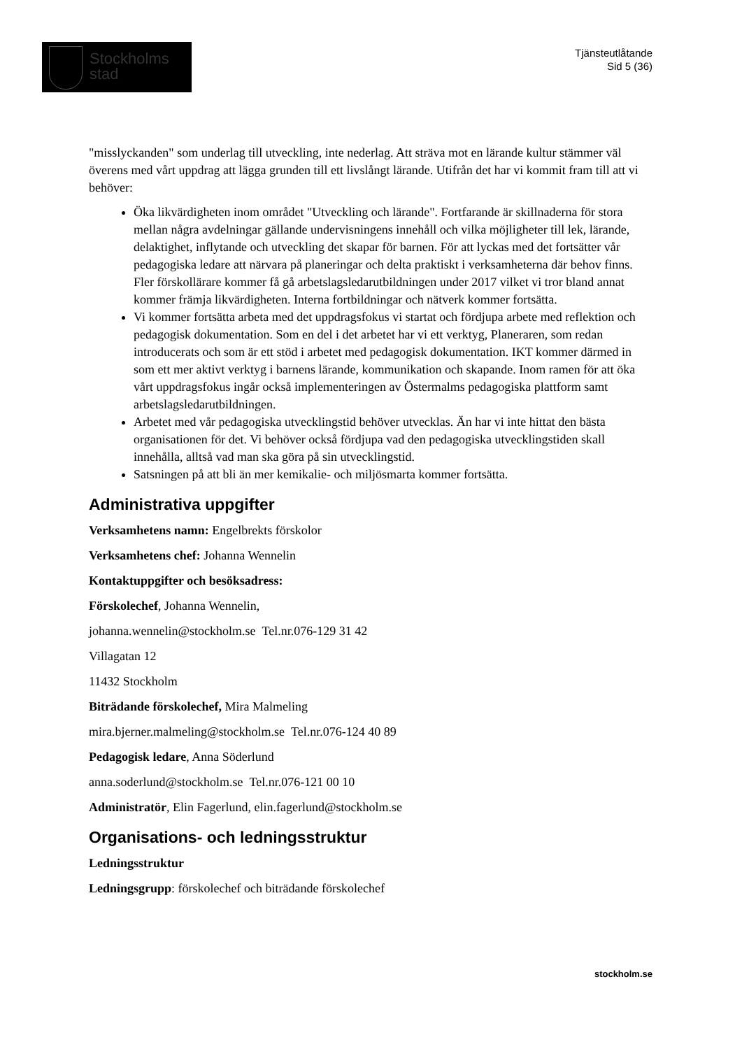Stockholms
stad
Tjänsteutlåtande
Sid 5 (36)
"misslyckanden" som underlag till utveckling, inte nederlag. Att sträva mot en lärande kultur stämmer väl överens med vårt uppdrag att lägga grunden till ett livslångt lärande. Utifrån det har vi kommit fram till att vi behöver:
Öka likvärdigheten inom området "Utveckling och lärande". Fortfarande är skillnaderna för stora mellan några avdelningar gällande undervisningens innehåll och vilka möjligheter till lek, lärande, delaktighet, inflytande och utveckling det skapar för barnen. För att lyckas med det fortsätter vår pedagogiska ledare att närvara på planeringar och delta praktiskt i verksamheterna där behov finns. Fler förskollärare kommer få gå arbetslagsledarutbildningen under 2017 vilket vi tror bland annat kommer främja likvärdigheten. Interna fortbildningar och nätverk kommer fortsätta.
Vi kommer fortsätta arbeta med det uppdragsfokus vi startat och fördjupa arbete med reflektion och pedagogisk dokumentation. Som en del i det arbetet har vi ett verktyg, Planeraren, som redan introducerats och som är ett stöd i arbetet med pedagogisk dokumentation. IKT kommer därmed in som ett mer aktivt verktyg i barnens lärande, kommunikation och skapande. Inom ramen för att öka vårt uppdragsfokus ingår också implementeringen av Östermalms pedagogiska plattform samt arbetslagsledarutbildningen.
Arbetet med vår pedagogiska utvecklingstid behöver utvecklas. Än har vi inte hittat den bästa organisationen för det. Vi behöver också fördjupa vad den pedagogiska utvecklingstiden skall innehålla, alltså vad man ska göra på sin utvecklingstid.
Satsningen på att bli än mer kemikalie- och miljösmarta kommer fortsätta.
Administrativa uppgifter
Verksamhetens namn: Engelbrekts förskolor
Verksamhetens chef: Johanna Wennelin
Kontaktuppgifter och besöksadress:
Förskolechef, Johanna Wennelin,
johanna.wennelin@stockholm.se Tel.nr.076-129 31 42
Villagatan 12
11432 Stockholm
Biträdande förskolechef, Mira Malmeling
mira.bjerner.malmeling@stockholm.se Tel.nr.076-124 40 89
Pedagogisk ledare, Anna Söderlund
anna.soderlund@stockholm.se Tel.nr.076-121 00 10
Administratör, Elin Fagerlund, elin.fagerlund@stockholm.se
Organisations- och ledningsstruktur
Ledningsstruktur
Ledningsgrupp: förskolechef och biträdande förskolechef
stockholm.se